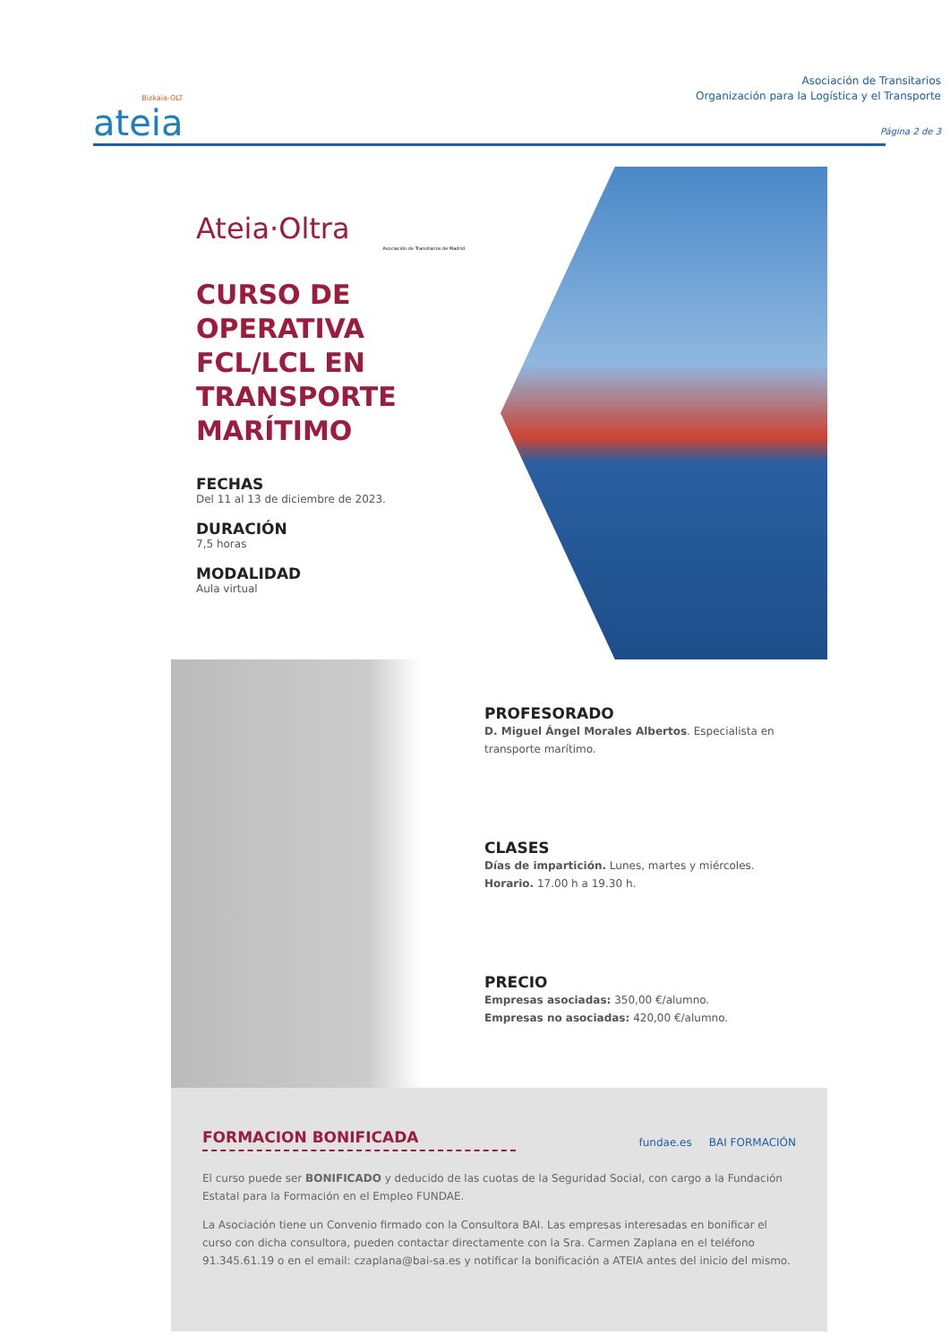Bizkaia-OLT
ateia
Asociación de Transitarios
Organización para la Logística y el Transporte
Página 2 de 3
Ateia·Oltra
Asociación de Transitarios de Madrid
CURSO DE OPERATIVA FCL/LCL EN TRANSPORTE MARÍTIMO
FECHAS
Del 11 al 13 de diciembre de 2023.
DURACIÓN
7,5 horas
MODALIDAD
Aula virtual
PROFESORADO
D. Miguel Ángel Morales Albertos. Especialista en transporte marítimo.
CLASES
Días de impartición. Lunes, martes y miércoles.
Horario. 17.00 h a 19.30 h.
PRECIO
Empresas asociadas: 350,00 €/alumno.
Empresas no asociadas: 420,00 €/alumno.
FORMACION BONIFICADA
fundae.es BAI FORMACIÓN
El curso puede ser BONIFICADO y deducido de las cuotas de la Seguridad Social, con cargo a la Fundación Estatal para la Formación en el Empleo FUNDAE.
La Asociación tiene un Convenio firmado con la Consultora BAI. Las empresas interesadas en bonificar el curso con dicha consultora, pueden contactar directamente con la Sra. Carmen Zaplana en el teléfono 91.345.61.19 o en el email: czaplana@bai-sa.es y notificar la bonificación a ATEIA antes del inicio del mismo.